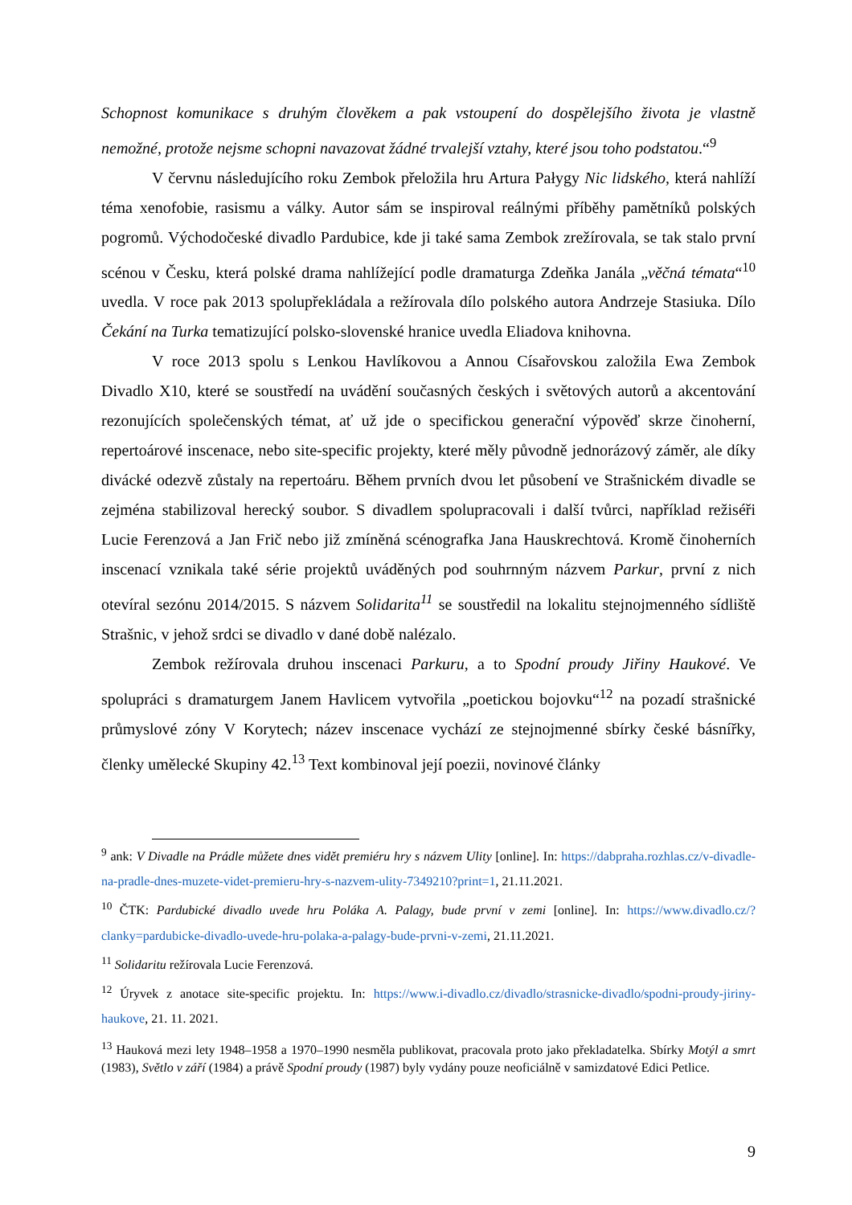Schopnost komunikace s druhým člověkem a pak vstoupení do dospělejšího života je vlastně nemožné, protože nejsme schopni navazovat žádné trvalejší vztahy, které jsou toho podstatou.“<sup>9</sup>
V červnu následujícího roku Zembok přeložila hru Artura Pałygy Nic lidského, která nahlíží téma xenofobie, rasismu a války. Autor sám se inspiroval reálnými příběhy pamětníků polských pogromů. Východočeské divadlo Pardubice, kde ji také sama Zembok zrežírovala, se tak stalo první scénou v Česku, která polské drama nahlížející podle dramaturga Zdeňka Janála „věčná témata“<sup>10</sup> uvedla. V roce pak 2013 spolupřekládala a režírovala dílo polského autora Andrzeje Stasiuka. Dílo Čekání na Turka tematizující polsko-slovenské hranice uvedla Eliadova knihovna.
V roce 2013 spolu s Lenkou Havlíkovou a Annou Císařovskou založila Ewa Zembok Divadlo X10, které se soustředí na uvádění současných českých i světových autorů a akcentování rezonujících společenských témat, ať už jde o specifickou generační výpověď skrze činoherní, repertoárové inscenace, nebo site-specific projekty, které měly původně jednorázový záměr, ale díky divácké odezvě zůstaly na repertoáru. Během prvních dvou let působení ve Strašnickém divadle se zejména stabilizoval herecký soubor. S divadlem spolupracovali i další tvůrci, například režiséři Lucie Ferenzová a Jan Frič nebo již zmíněná scénografka Jana Hauskrechtová. Kromě činoherních inscenací vznikala také série projektů uváděných pod souhrnným názvem Parkur, první z nich otevíral sezónu 2014/2015. S názvem Solidarita<sup>11</sup> se soustředil na lokalitu stejnojmenného sídliště Strašnic, v jehož srdci se divadlo v dané době nalézalo.
Zembok režírovala druhou inscenaci Parkuru, a to Spodní proudy Jiřiny Haukové. Ve spolupráci s dramaturgem Janem Havlicem vytvořila „poetickou bojovku“<sup>12</sup> na pozadí strašnické průmyslové zóny V Korytech; název inscenace vychází ze stejnojmenné sbírky české básnířky, členky umělecké Skupiny 42.<sup>13</sup> Text kombinoval její poezii, novinové články
<sup>9</sup> ank: V Divadle na Prádle můžete dnes vidět premiéru hry s názvem Ulity [online]. In: https://dabpraha.rozhlas.cz/v-divadle-na-pradle-dnes-muzete-videt-premieru-hry-s-nazvem-ulity-7349210?print=1, 21.11.2021.
<sup>10</sup> ČTK: Pardubické divadlo uvede hru Poláka A. Palagy, bude první v zemi [online]. In: https://www.divadlo.cz/?clanky=pardubicke-divadlo-uvede-hru-polaka-a-palagy-bude-prvni-v-zemi, 21.11.2021.
<sup>11</sup> Solidaritu režírovala Lucie Ferenzová.
<sup>12</sup> Úryvek z anotace site-specific projektu. In: https://www.i-divadlo.cz/divadlo/strasnicke-divadlo/spodni-proudy-jiriny-haukove, 21. 11. 2021.
<sup>13</sup> Hauková mezi lety 1948–1958 a 1970–1990 nesměla publikovat, pracovala proto jako překladatelka. Sbírky Motýl a smrt (1983), Světlo v září (1984) a právě Spodní proudy (1987) byly vydány pouze neoficiálně v samizdatové Edici Petlice.
9